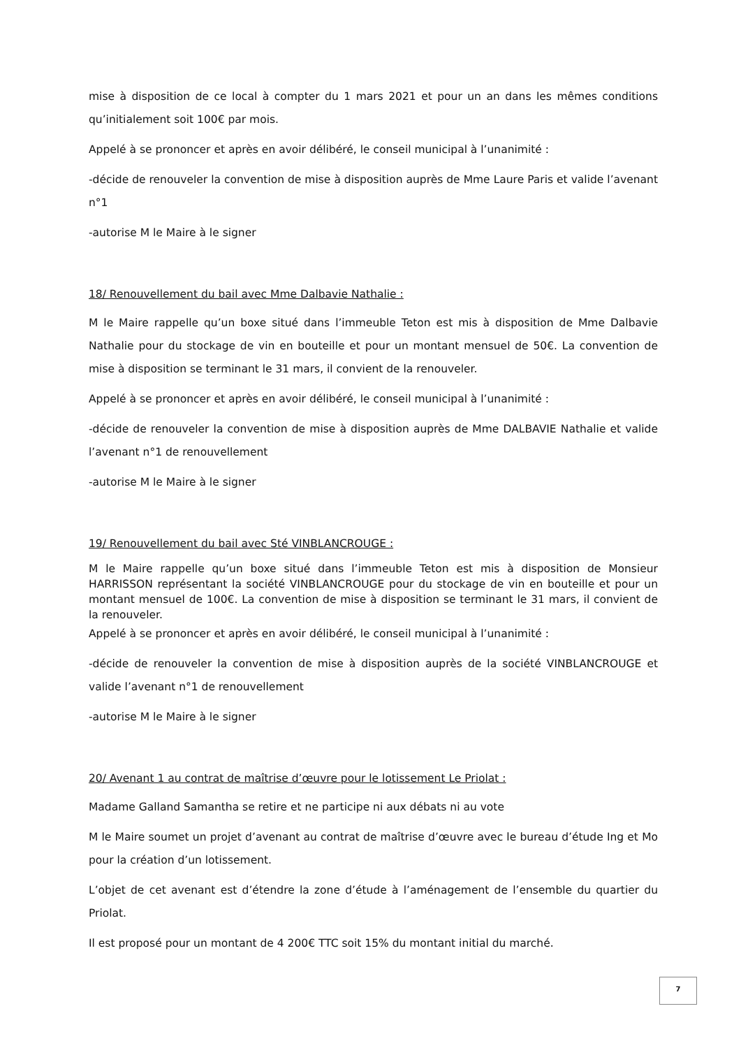mise à disposition de ce local à compter du 1 mars 2021 et pour un an dans les mêmes conditions qu’initialement soit 100€ par mois.
Appelé à se prononcer et après en avoir délibéré, le conseil municipal à l’unanimité :
-décide de renouveler la convention de mise à disposition auprès de Mme Laure Paris et valide l’avenant n°1
-autorise M le Maire à le signer
18/ Renouvellement du bail avec Mme Dalbavie Nathalie :
M le Maire rappelle qu’un boxe situé dans l’immeuble Teton est mis à disposition de Mme Dalbavie Nathalie pour du stockage de vin en bouteille et pour un montant mensuel de 50€. La convention de mise à disposition se terminant le 31 mars, il convient de la renouveler.
Appelé à se prononcer et après en avoir délibéré, le conseil municipal à l’unanimité :
-décide de renouveler la convention de mise à disposition auprès de Mme DALBAVIE Nathalie et valide l’avenant n°1 de renouvellement
-autorise M le Maire à le signer
19/ Renouvellement du bail avec Sté VINBLANCROUGE :
M le Maire rappelle qu’un boxe situé dans l’immeuble Teton est mis à disposition de Monsieur HARRISSON représentant la société VINBLANCROUGE pour du stockage de vin en bouteille et pour un montant mensuel de 100€. La convention de mise à disposition se terminant le 31 mars, il convient de la renouveler.
Appelé à se prononcer et après en avoir délibéré, le conseil municipal à l’unanimité :
-décide de renouveler la convention de mise à disposition auprès de la société VINBLANCROUGE et valide l’avenant n°1 de renouvellement
-autorise M le Maire à le signer
20/ Avenant 1 au contrat de maîtrise d’œuvre pour le lotissement Le Priolat :
Madame Galland Samantha se retire et ne participe ni aux débats ni au vote
M le Maire soumet un projet d’avenant au contrat de maîtrise d’œuvre avec le bureau d’étude Ing et Mo pour la création d’un lotissement.
L’objet de cet avenant est d’étendre la zone d’étude à l’aménagement de l’ensemble du quartier du Priolat.
Il est proposé pour un montant de 4 200€ TTC soit 15% du montant initial du marché.
7